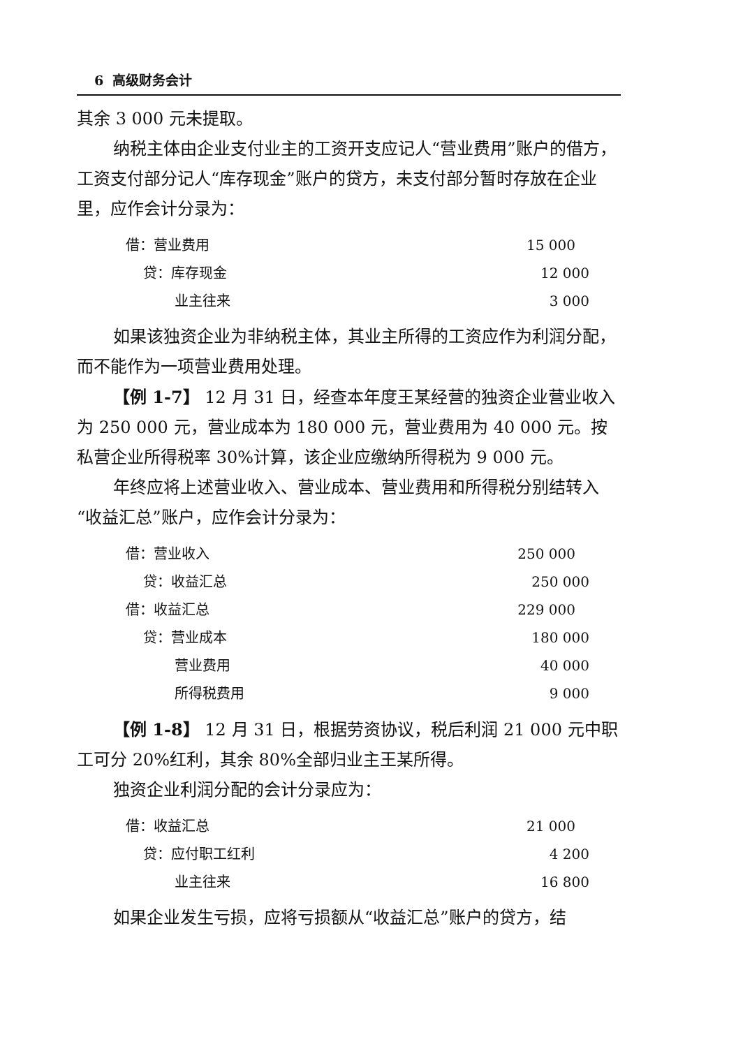6 高级财务会计
其余 3 000 元未提取。
纳税主体由企业支付业主的工资开支应记人“营业费用”账户的借方，工资支付部分记人“库存现金”账户的贷方，未支付部分暂时存放在企业里，应作会计分录为：
借：营业费用 15 000
贷：库存现金 12 000
业主往来 3 000
如果该独资企业为非纳税主体，其业主所得的工资应作为利润分配，而不能作为一项营业费用处理。
【例 1-7】 12 月 31 日，经查本年度王某经营的独资企业营业收入为 250 000 元，营业成本为 180 000 元，营业费用为 40 000 元。按私营企业所得税率 30%计算，该企业应缴纳所得税为 9 000 元。
年终应将上述营业收入、营业成本、营业费用和所得税分别结转入“收益汇总”账户，应作会计分录为：
借：营业收入 250 000
贷：收益汇总 250 000
借：收益汇总 229 000
贷：营业成本 180 000
营业费用 40 000
所得税费用 9 000
【例 1-8】 12 月 31 日，根据劳资协议，税后利润 21 000 元中职工可分 20%红利，其余 80%全部归业主王某所得。
独资企业利润分配的会计分录应为：
借：收益汇总 21 000
贷：应付职工红利 4 200
业主往来 16 800
如果企业发生亏损，应将亏损额从“收益汇总”账户的贷方，结